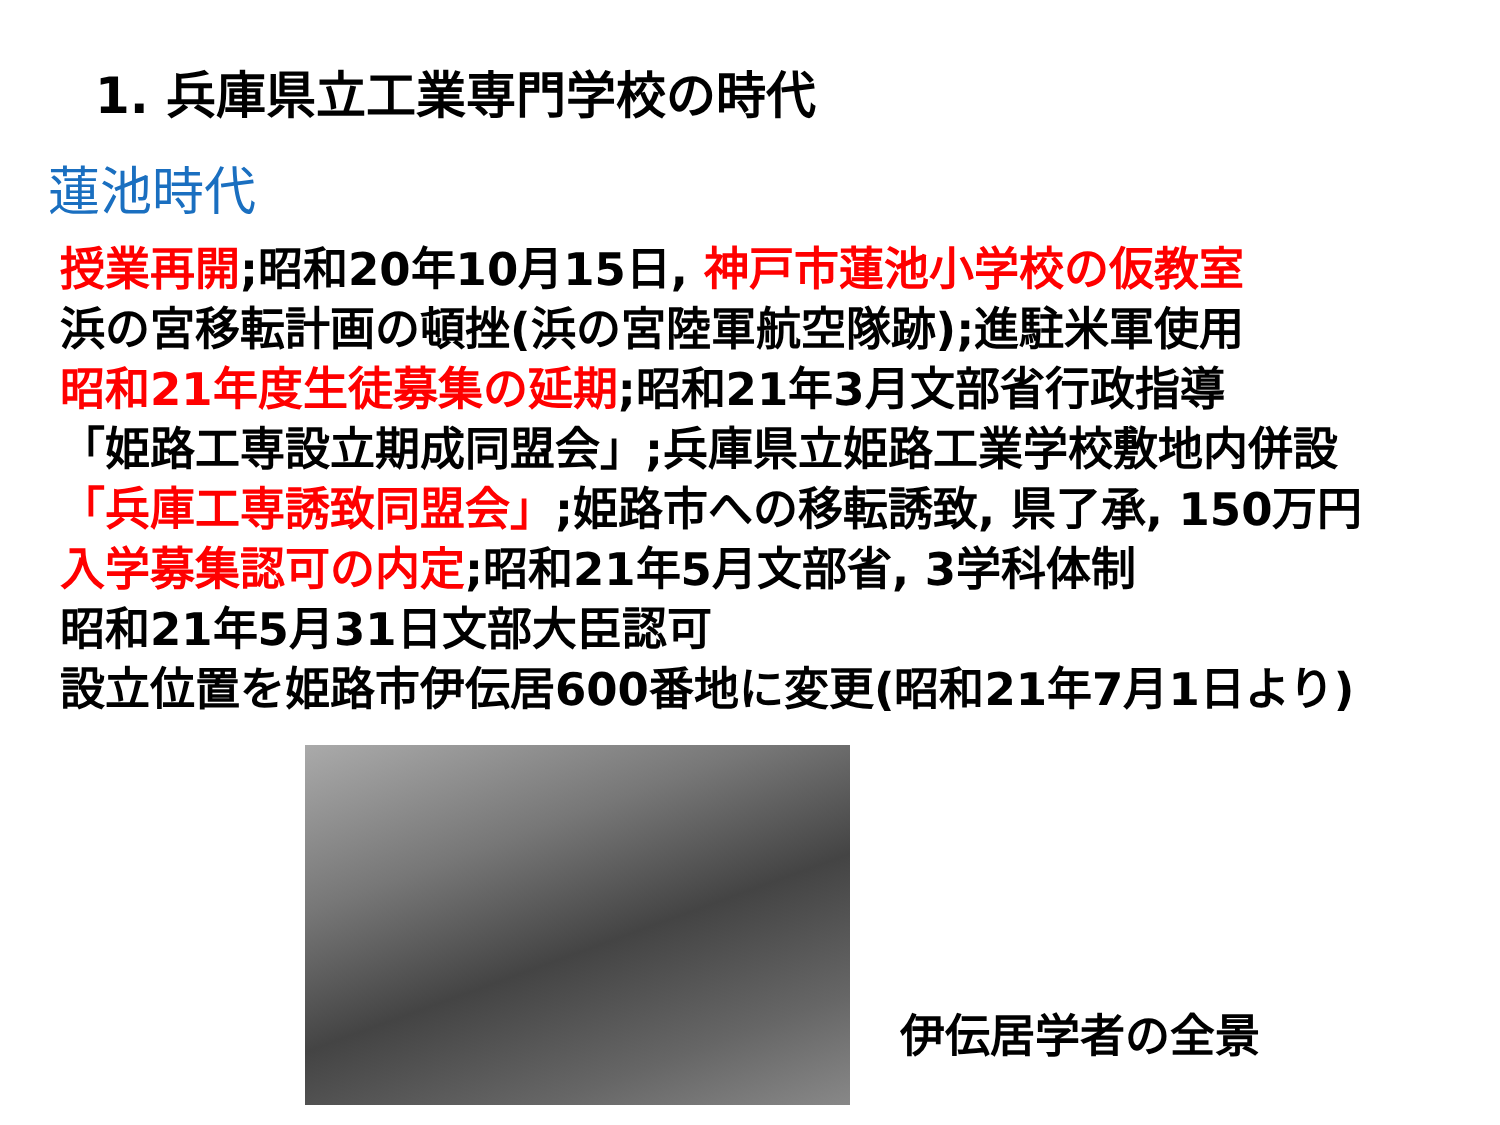1. 兵庫県立工業専門学校の時代
蓮池時代
授業再開;昭和20年10月15日, 神戸市蓮池小学校の仮教室
浜の宮移転計画の頓挫(浜の宮陸軍航空隊跡);進駐米軍使用
昭和21年度生徒募集の延期;昭和21年3月文部省行政指導
「姫路工専設立期成同盟会」;兵庫県立姫路工業学校敷地内併設
「兵庫工専誘致同盟会」;姫路市への移転誘致, 県了承, 150万円
入学募集認可の内定;昭和21年5月文部省, 3学科体制
昭和21年5月31日文部大臣認可
設立位置を姫路市伊伝居600番地に変更(昭和21年7月1日より)
伊伝居学者の全景